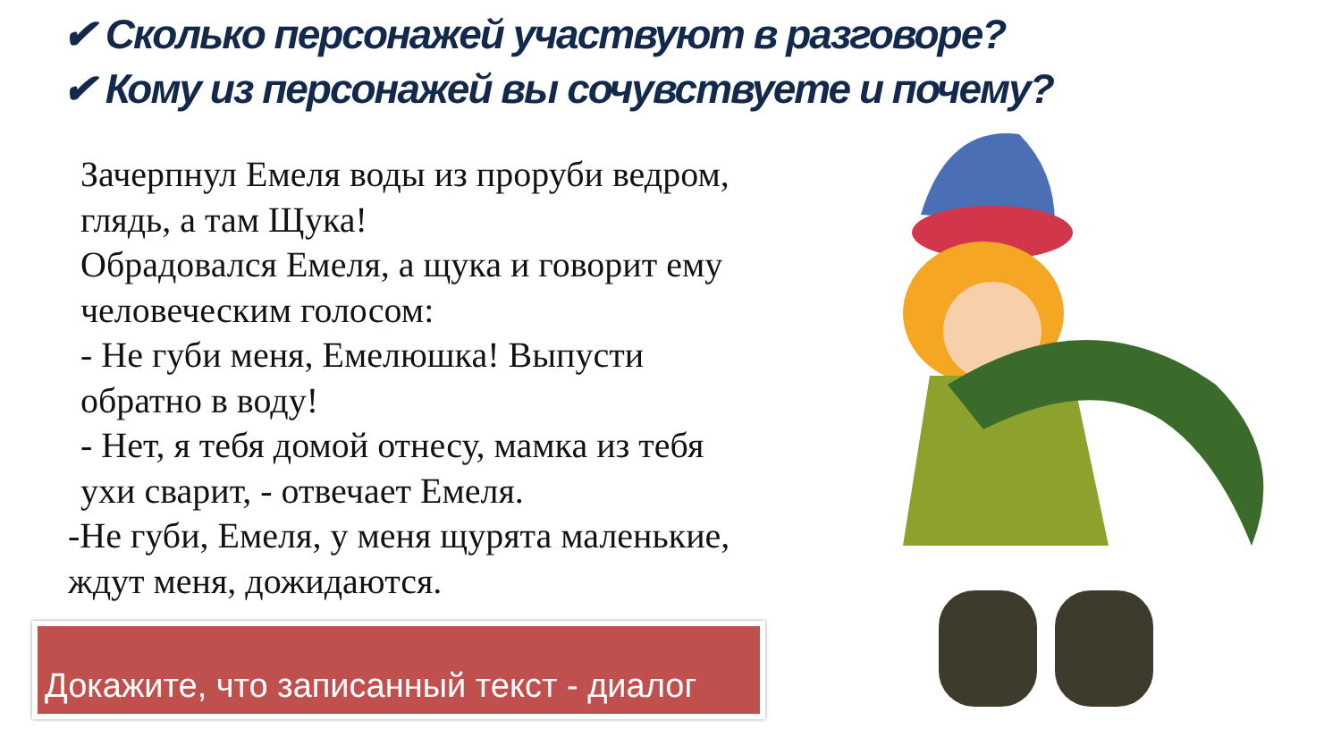✔ Сколько персонажей участвуют в разговоре?
✔ Кому из персонажей вы сочувствуете и почему?
Зачерпнул Емеля воды из проруби ведром, глядь, а там Щука!
Обрадовался Емеля, а щука и говорит ему человеческим голосом:
- Не губи меня, Емелюшка! Выпусти обратно в воду!
- Нет, я тебя домой отнесу, мамка из тебя ухи сварит, - отвечает Емеля.
-Не губи, Емеля, у меня щурята маленькие, ждут меня, дожидаются.
Докажите, что записанный текст - диалог